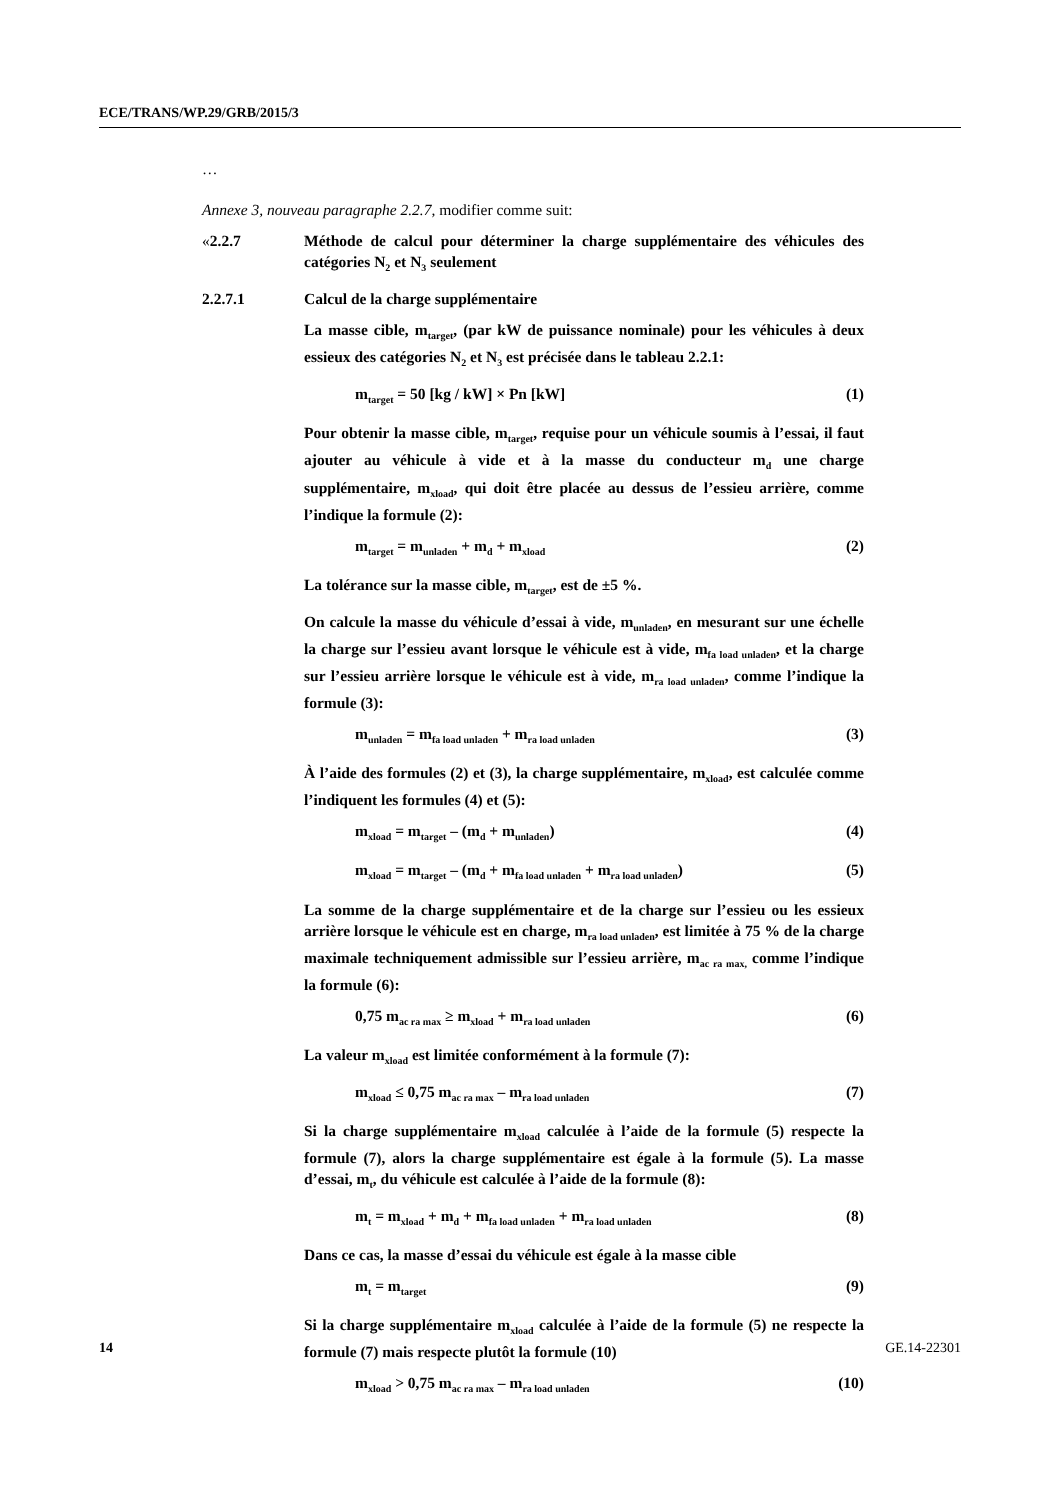ECE/TRANS/WP.29/GRB/2015/3
…
Annexe 3, nouveau paragraphe 2.2.7, modifier comme suit:
«2.2.7 Méthode de calcul pour déterminer la charge supplémentaire des véhicules des catégories N<sub>2</sub> et N<sub>3</sub> seulement
2.2.7.1 Calcul de la charge supplémentaire
La masse cible, m<sub>target</sub>, (par kW de puissance nominale) pour les véhicules à deux essieux des catégories N<sub>2</sub> et N<sub>3</sub> est précisée dans le tableau 2.2.1:
m<sub>target</sub> = 50 [kg / kW] × Pn [kW] (1)
Pour obtenir la masse cible, m<sub>target</sub>, requise pour un véhicule soumis à l’essai, il faut ajouter au véhicule à vide et à la masse du conducteur m<sub>d</sub> une charge supplémentaire, m<sub>xload</sub>, qui doit être placée au dessus de l’essieu arrière, comme l’indique la formule (2):
m<sub>target</sub> = m<sub>unladen</sub> + m<sub>d</sub> + m<sub>xload</sub> (2)
La tolérance sur la masse cible, m<sub>target</sub>, est de ±5 %.
On calcule la masse du véhicule d’essai à vide, m<sub>unladen</sub>, en mesurant sur une échelle la charge sur l’essieu avant lorsque le véhicule est à vide, m<sub>fa load unladen</sub>, et la charge sur l’essieu arrière lorsque le véhicule est à vide, m<sub>ra load unladen</sub>, comme l’indique la formule (3):
m<sub>unladen</sub> = m<sub>fa load unladen</sub> + m<sub>ra load unladen</sub> (3)
À l’aide des formules (2) et (3), la charge supplémentaire, m<sub>xload</sub>, est calculée comme l’indiquent les formules (4) et (5):
m<sub>xload</sub> = m<sub>target</sub> – (m<sub>d</sub> + m<sub>unladen</sub>) (4)
m<sub>xload</sub> = m<sub>target</sub> – (m<sub>d</sub> + m<sub>fa load unladen</sub> + m<sub>ra load unladen</sub>) (5)
La somme de la charge supplémentaire et de la charge sur l’essieu ou les essieux arrière lorsque le véhicule est en charge, m<sub>ra load unladen</sub>, est limitée à 75 % de la charge maximale techniquement admissible sur l’essieu arrière, m<sub>ac ra max,</sub> comme l’indique la formule (6):
0,75 m<sub>ac ra max</sub> ≥ m<sub>xload</sub> + m<sub>ra load unladen</sub> (6)
La valeur m<sub>xload</sub> est limitée conformément à la formule (7):
m<sub>xload</sub> ≤ 0,75 m<sub>ac ra max</sub> – m<sub>ra load unladen</sub> (7)
Si la charge supplémentaire m<sub>xload</sub> calculée à l’aide de la formule (5) respecte la formule (7), alors la charge supplémentaire est égale à la formule (5). La masse d’essai, m<sub>t</sub>, du véhicule est calculée à l’aide de la formule (8):
m<sub>t</sub> = m<sub>xload</sub> + m<sub>d</sub> + m<sub>fa load unladen</sub> + m<sub>ra load unladen</sub> (8)
Dans ce cas, la masse d’essai du véhicule est égale à la masse cible
m<sub>t</sub> = m<sub>target</sub> (9)
Si la charge supplémentaire m<sub>xload</sub> calculée à l’aide de la formule (5) ne respecte la formule (7) mais respecte plutôt la formule (10)
m<sub>xload</sub> > 0,75 m<sub>ac ra max</sub> – m<sub>ra load unladen</sub> (10)
14 GE.14-22301